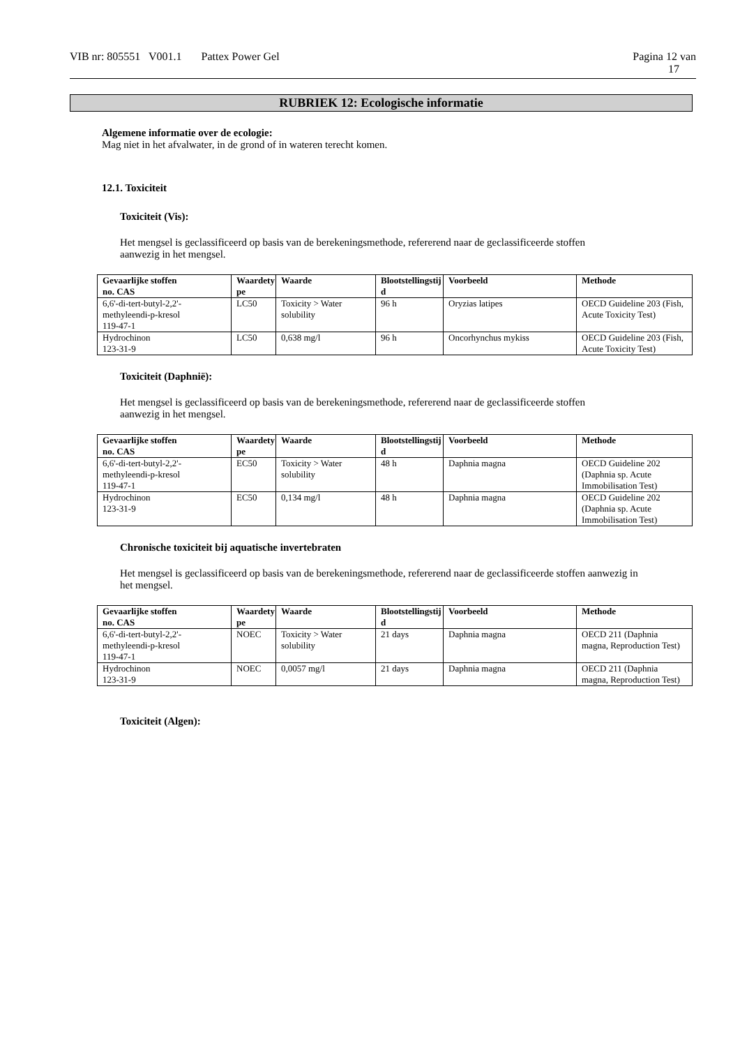VIB nr: 805551 V001.1 Pattex Power Gel
Pagina 12 van
17
RUBRIEK 12: Ecologische informatie
Algemene informatie over de ecologie:
Mag niet in het afvalwater, in de grond of in wateren terecht komen.
12.1. Toxiciteit
Toxiciteit (Vis):
Het mengsel is geclassificeerd op basis van de berekeningsmethode, refererend naar de geclassificeerde stoffen
aanwezig in het mengsel.
| Gevaarlijke stoffen no. CAS | Waardety pe | Waarde | Blootstellingstij d | Voorbeeld | Methode |
| --- | --- | --- | --- | --- | --- |
| 6,6'-di-tert-butyl-2,2'- methyleendi-p-kresol 119-47-1 | LC50 | Toxicity > Water solubility | 96 h | Oryzias latipes | OECD Guideline 203 (Fish, Acute Toxicity Test) |
| Hydrochinon 123-31-9 | LC50 | 0,638 mg/l | 96 h | Oncorhynchus mykiss | OECD Guideline 203 (Fish, Acute Toxicity Test) |
Toxiciteit (Daphnië):
Het mengsel is geclassificeerd op basis van de berekeningsmethode, refererend naar de geclassificeerde stoffen
aanwezig in het mengsel.
| Gevaarlijke stoffen no. CAS | Waardety pe | Waarde | Blootstellingstij d | Voorbeeld | Methode |
| --- | --- | --- | --- | --- | --- |
| 6,6'-di-tert-butyl-2,2'- methyleendi-p-kresol 119-47-1 | EC50 | Toxicity > Water solubility | 48 h | Daphnia magna | OECD Guideline 202 (Daphnia sp. Acute Immobilisation Test) |
| Hydrochinon 123-31-9 | EC50 | 0,134 mg/l | 48 h | Daphnia magna | OECD Guideline 202 (Daphnia sp. Acute Immobilisation Test) |
Chronische toxiciteit bij aquatische invertebraten
Het mengsel is geclassificeerd op basis van de berekeningsmethode, refererend naar de geclassificeerde stoffen aanwezig in
het mengsel.
| Gevaarlijke stoffen no. CAS | Waardety pe | Waarde | Blootstellingstij d | Voorbeeld | Methode |
| --- | --- | --- | --- | --- | --- |
| 6,6'-di-tert-butyl-2,2'- methyleendi-p-kresol 119-47-1 | NOEC | Toxicity > Water solubility | 21 days | Daphnia magna | OECD 211 (Daphnia magna, Reproduction Test) |
| Hydrochinon 123-31-9 | NOEC | 0,0057 mg/l | 21 days | Daphnia magna | OECD 211 (Daphnia magna, Reproduction Test) |
Toxiciteit (Algen):